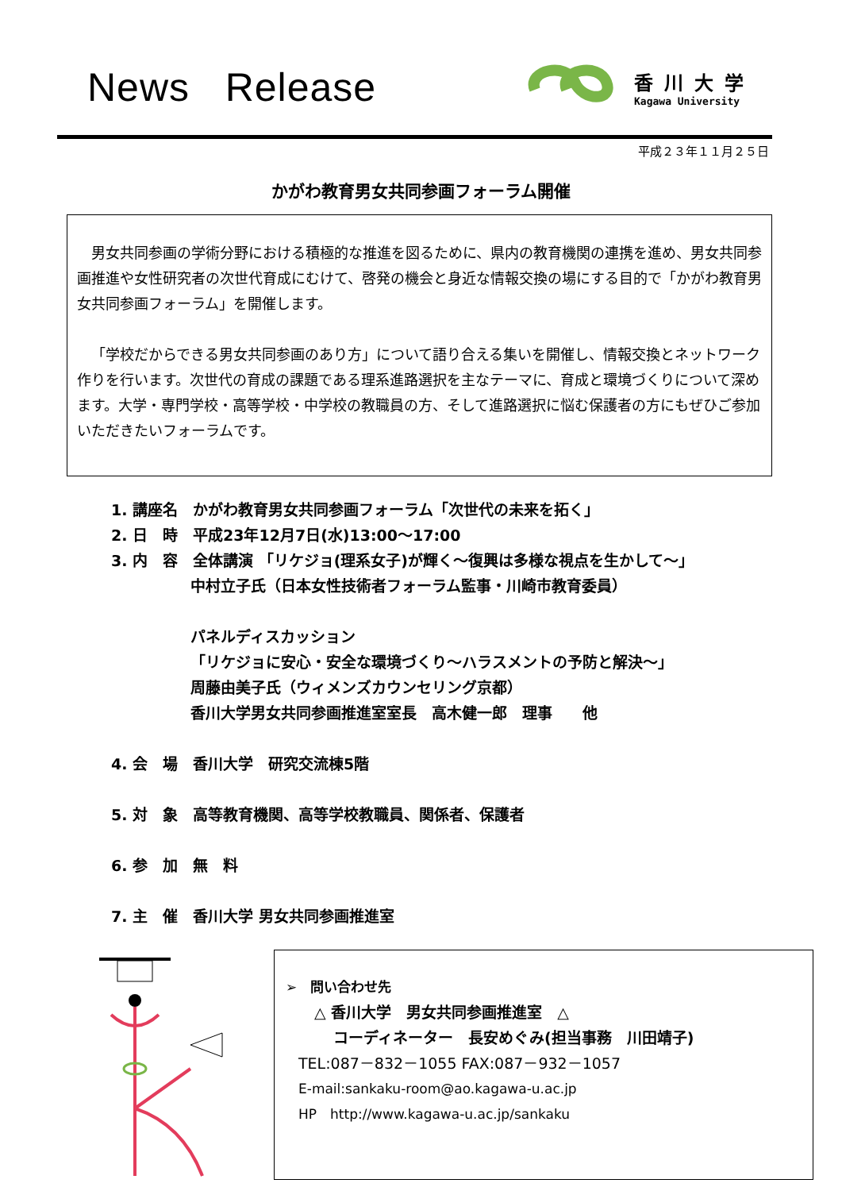News Release
香川大学
Kagawa University
平成２３年１１月２５日
かがわ教育男女共同参画フォーラム開催
男女共同参画の学術分野における積極的な推進を図るために、県内の教育機関の連携を進め、男女共同参画推進や女性研究者の次世代育成にむけて、啓発の機会と身近な情報交換の場にする目的で「かがわ教育男女共同参画フォーラム」を開催します。
「学校だからできる男女共同参画のあり方」について語り合える集いを開催し、情報交換とネットワーク作りを行います。次世代の育成の課題である理系進路選択を主なテーマに、育成と環境づくりについて深めます。大学・専門学校・高等学校・中学校の教職員の方、そして進路選択に悩む保護者の方にもぜひご参加いただきたいフォーラムです。
1. 講座名　かがわ教育男女共同参画フォーラム「次世代の未来を拓く」
2. 日　時　平成23年12月7日(水)13:00～17:00
3. 内　容　全体講演 「リケジョ(理系女子)が輝く～復興は多様な視点を生かして～」
中村立子氏（日本女性技術者フォーラム監事・川崎市教育委員）
パネルディスカッション
「リケジョに安心・安全な環境づくり～ハラスメントの予防と解決～」
周藤由美子氏（ウィメンズカウンセリング京都）
香川大学男女共同参画推進室室長　高木健一郎　理事　　他
4. 会　場　香川大学　研究交流棟5階
5. 対　象　高等教育機関、高等学校教職員、関係者、保護者
6. 参　加　無　料
7. 主　催　香川大学 男女共同参画推進室
➢　問い合わせ先
△ 香川大学　男女共同参画推進室　△
コーディネーター　長安めぐみ(担当事務　川田靖子)
TEL:087－832－1055 FAX:087－932－1057
E-mail:sankaku-room@ao.kagawa-u.ac.jp
HP　http://www.kagawa-u.ac.jp/sankaku